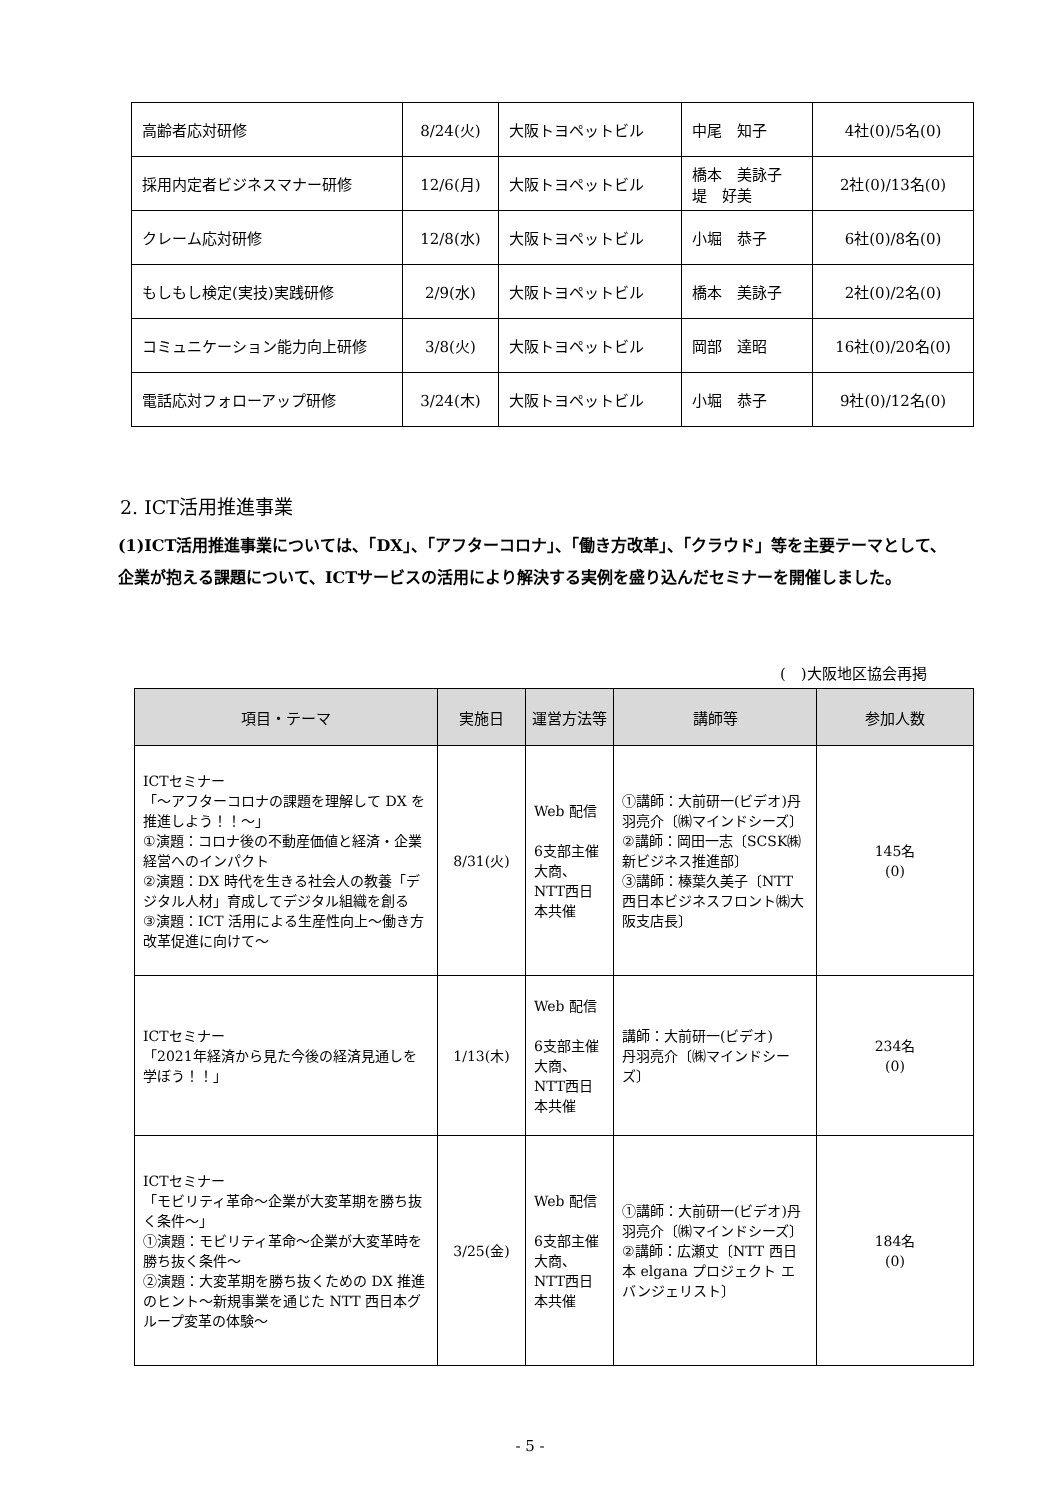| 高齢者応対研修 | 8/24(火) | 大阪トヨペットビル | 中尾 知子 | 4社(0)/5名(0) |
| 採用内定者ビジネスマナー研修 | 12/6(月) | 大阪トヨペットビル | 橋本 美詠子 堤 好美 | 2社(0)/13名(0) |
| クレーム応対研修 | 12/8(水) | 大阪トヨペットビル | 小堀 恭子 | 6社(0)/8名(0) |
| もしもし検定(実技)実践研修 | 2/9(水) | 大阪トヨペットビル | 橋本 美詠子 | 2社(0)/2名(0) |
| コミュニケーション能力向上研修 | 3/8(火) | 大阪トヨペットビル | 岡部 達昭 | 16社(0)/20名(0) |
| 電話応対フォローアップ研修 | 3/24(木) | 大阪トヨペットビル | 小堀 恭子 | 9社(0)/12名(0) |
2. ICT活用推進事業
(1)ICT活用推進事業については、「DX」、「アフターコロナ」、「働き方改革」、「クラウド」等を主要テーマとして、企業が抱える課題について、ICTサービスの活用により解決する実例を盛り込んだセミナーを開催しました。
(　)大阪地区協会再掲
| 項目・テーマ | 実施日 | 運営方法等 | 講師等 | 参加人数 |
| --- | --- | --- | --- | --- |
| ICTセミナー 「～アフターコロナの課題を理解して DX を推進しよう！！～」 ①演題：コロナ後の不動産価値と経済・企業経営へのインパクト ②演題：DX 時代を生きる社会人の教養「デジタル人材」育成してデジタル組織を創る ③演題：ICT 活用による生産性向上～働き方改革促進に向けて～ | 8/31(火) | Web 配信 6支部主催 大商、NTT西日本共催 | ①講師：大前研一(ビデオ)丹羽亮介〔㈱マインドシーズ〕 ②講師：岡田一志〔SCSK㈱新ビジネス推進部〕 ③講師：榛葉久美子〔NTT 西日本ビジネスフロント㈱大阪支店長〕 | 145名 (0) |
| ICTセミナー 「2021年経済から見た今後の経済見通しを学ぼう！！」 | 1/13(木) | Web 配信 6支部主催 大商、NTT西日本共催 | 講師：大前研一(ビデオ) 丹羽亮介〔㈱マインドシーズ〕 | 234名 (0) |
| ICTセミナー 「モビリティ革命～企業が大変革期を勝ち抜く条件～」 ①演題：モビリティ革命～企業が大変革時を勝ち抜く条件～ ②演題：大変革期を勝ち抜くための DX 推進のヒント～新規事業を通じた NTT 西日本グループ変革の体験～ | 3/25(金) | Web 配信 6支部主催 大商、NTT西日本共催 | ①講師：大前研一(ビデオ)丹羽亮介〔㈱マインドシーズ〕 ②講師：広瀬丈〔NTT 西日本 elgana プロジェクト エバンジェリスト〕 | 184名 (0) |
- 5 -